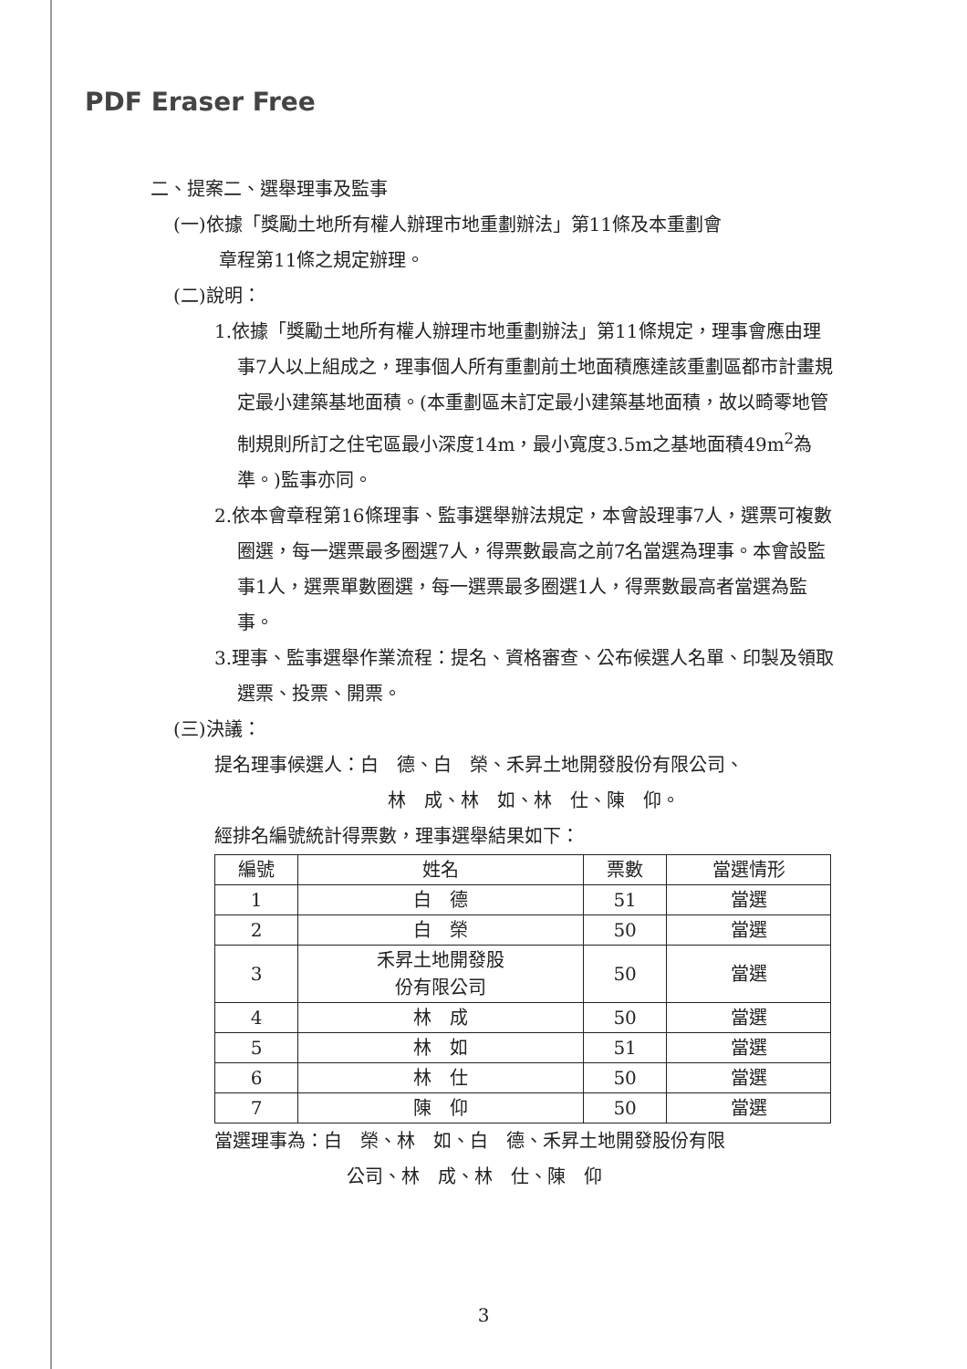PDF Eraser Free
二、提案二、選舉理事及監事
(一)依據「獎勵土地所有權人辦理市地重劃辦法」第11條及本重劃會
章程第11條之規定辦理。
(二)說明：
1.依據「獎勵土地所有權人辦理市地重劃辦法」第11條規定，理事會應由理事7人以上組成之，理事個人所有重劃前土地面積應達該重劃區都市計畫規定最小建築基地面積。(本重劃區未訂定最小建築基地面積，故以畸零地管制規則所訂之住宅區最小深度14m，最小寬度3.5m之基地面積49m<sup>2</sup>為準。)監事亦同。
2.依本會章程第16條理事、監事選舉辦法規定，本會設理事7人，選票可複數圈選，每一選票最多圈選7人，得票數最高之前7名當選為理事。本會設監事1人，選票單數圈選，每一選票最多圈選1人，得票數最高者當選為監事。
3.理事、監事選舉作業流程：提名、資格審查、公布候選人名單、印製及領取選票、投票、開票。
(三)決議：
提名理事候選人：白　德、白　榮、禾昇土地開發股份有限公司、
林　成、林　如、林　仕、陳　仰。
經排名編號統計得票數，理事選舉結果如下：
| 編號 | 姓名 | 票數 | 當選情形 |
| 1 | 白 德 | 51 | 當選 |
| 2 | 白 榮 | 50 | 當選 |
| 3 | 禾昇土地開發股 份有限公司 | 50 | 當選 |
| 4 | 林 成 | 50 | 當選 |
| 5 | 林 如 | 51 | 當選 |
| 6 | 林 仕 | 50 | 當選 |
| 7 | 陳 仰 | 50 | 當選 |
當選理事為：白　榮、林　如、白　德、禾昇土地開發股份有限
公司、林　成、林　仕、陳　仰
3